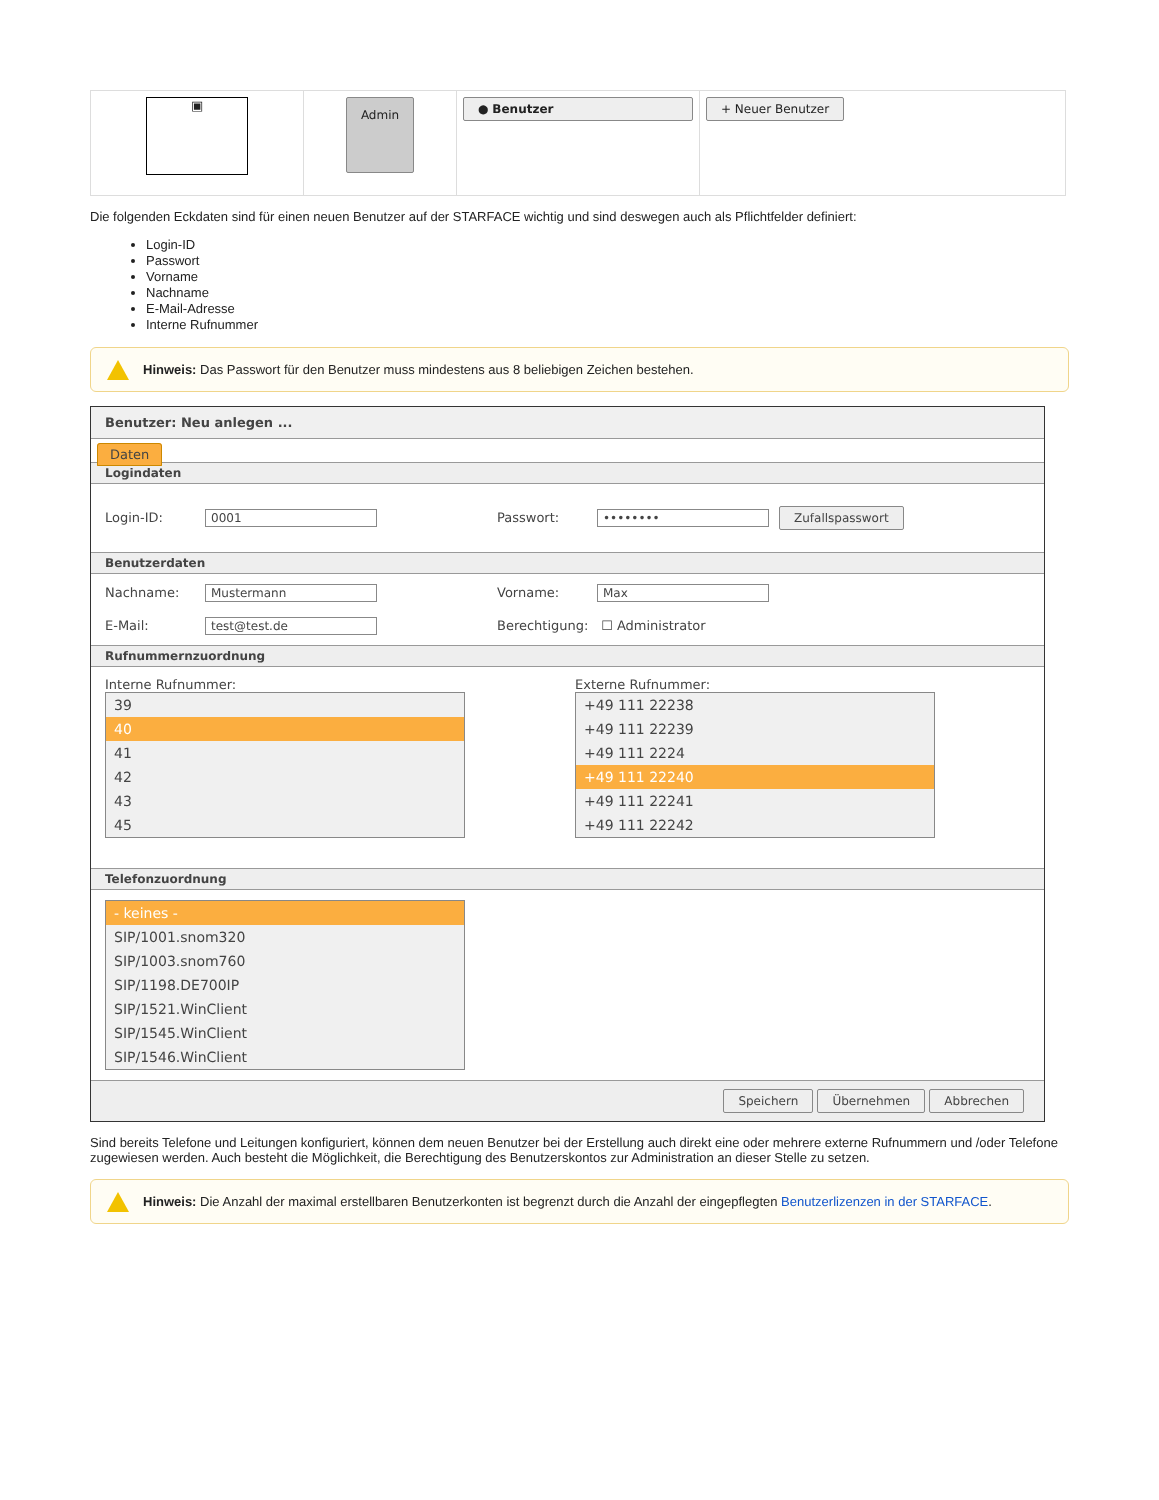| ▣ | Admin | ● Benutzer | + Neuer Benutzer |
Die folgenden Eckdaten sind für einen neuen Benutzer auf der STARFACE wichtig und sind deswegen auch als Pflichtfelder definiert:
Login-ID
Passwort
Vorname
Nachname
E-Mail-Adresse
Interne Rufnummer
Hinweis: Das Passwort für den Benutzer muss mindestens aus 8 beliebigen Zeichen bestehen.
Benutzer: Neu anlegen ...
Daten
Logindaten
Login-ID: 0001 Passwort: •••••••• Zufallspasswort
Benutzerdaten
Nachname: Mustermann Vorname: Max
E-Mail: test@test.de Berechtigung: ☐ Administrator
Rufnummernzuordnung
Interne Rufnummer:
39
40
41
42
43
45
Externe Rufnummer:
+49 111 22238
+49 111 22239
+49 111 2224
+49 111 22240
+49 111 22241
+49 111 22242
Telefonzuordnung
- keines -
SIP/1001.snom320
SIP/1003.snom760
SIP/1198.DE700IP
SIP/1521.WinClient
SIP/1545.WinClient
SIP/1546.WinClient
Speichern Übernehmen Abbrechen
Sind bereits Telefone und Leitungen konfiguriert, können dem neuen Benutzer bei der Erstellung auch direkt eine oder mehrere externe Rufnummern und /oder Telefone zugewiesen werden. Auch besteht die Möglichkeit, die Berechtigung des Benutzerskontos zur Administration an dieser Stelle zu setzen.
Hinweis: Die Anzahl der maximal erstellbaren Benutzerkonten ist begrenzt durch die Anzahl der eingepflegten Benutzerlizenzen in der STARFACE.